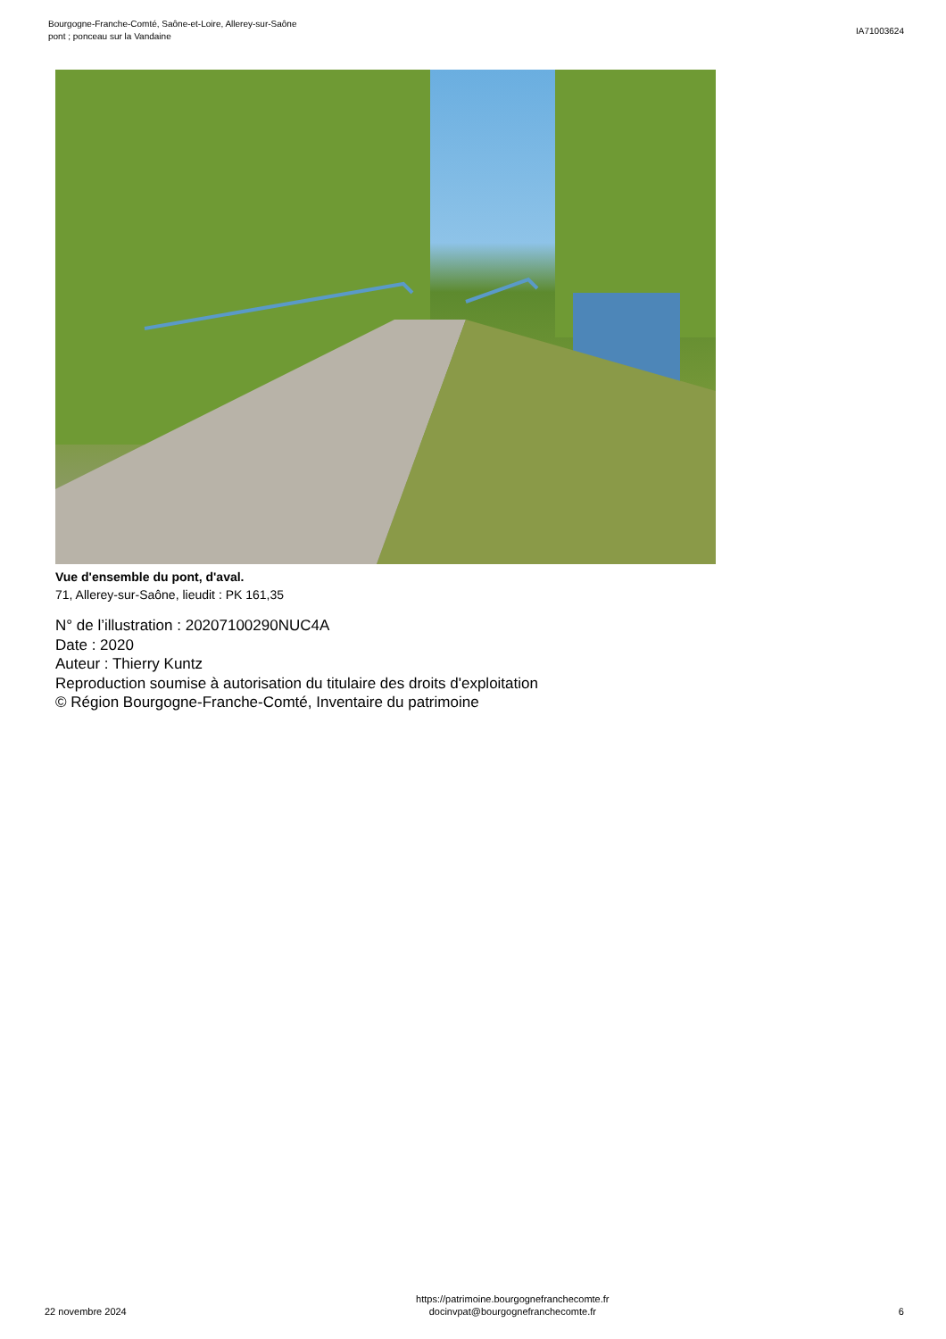Bourgogne-Franche-Comté, Saône-et-Loire, Allerey-sur-Saône
pont ; ponceau sur la Vandaine
IA71003624
Vue d'ensemble du pont, d'aval.
71, Allerey-sur-Saône, lieudit : PK 161,35
N° de l’illustration : 20207100290NUC4A
Date : 2020
Auteur : Thierry Kuntz
Reproduction soumise à autorisation du titulaire des droits d'exploitation
© Région Bourgogne-Franche-Comté, Inventaire du patrimoine
22 novembre 2024
https://patrimoine.bourgognefranchecomte.fr
docinvpat@bourgognefranchecomte.fr
6